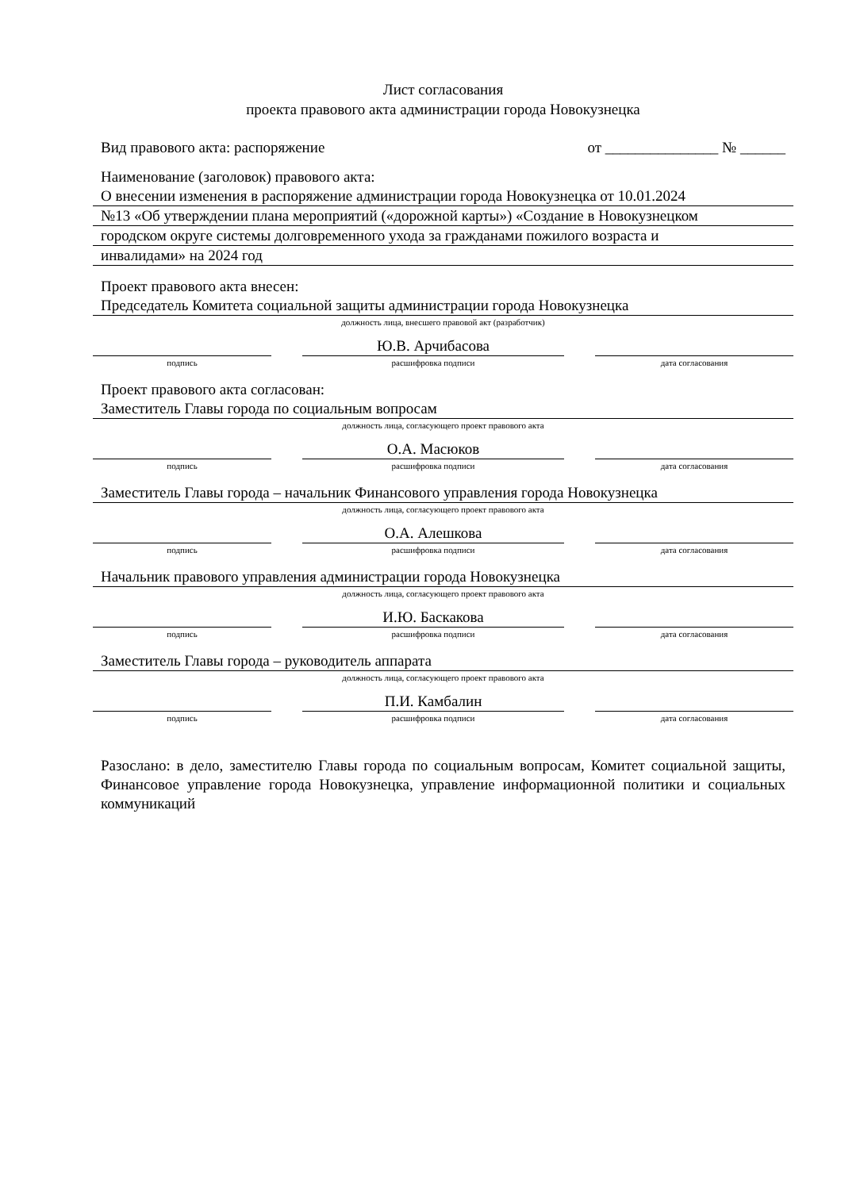Лист согласования
проекта правового акта администрации города Новокузнецка
Вид правового акта: распоряжение от _______________ № ______
Наименование (заголовок) правового акта:
О внесении изменения в распоряжение администрации города Новокузнецка от 10.01.2024
№13 «Об утверждении плана мероприятий («дорожной карты») «Создание в Новокузнецком
городском округе системы долговременного ухода за гражданами пожилого возраста и
инвалидами» на 2024 год
Проект правового акта внесен:
Председатель Комитета социальной защиты администрации города Новокузнецка
должность лица, внесшего правовой акт (разработчик)
Ю.В. Арчибасова
подпись расшифровка подписи дата согласования
Проект правового акта согласован:
Заместитель Главы города по социальным вопросам
должность лица, согласующего проект правового акта
О.А. Масюков
подпись расшифровка подписи дата согласования
Заместитель Главы города – начальник Финансового управления города Новокузнецка
должность лица, согласующего проект правового акта
О.А. Алешкова
подпись расшифровка подписи дата согласования
Начальник правового управления администрации города Новокузнецка
должность лица, согласующего проект правового акта
И.Ю. Баскакова
подпись расшифровка подписи дата согласования
Заместитель Главы города – руководитель аппарата
должность лица, согласующего проект правового акта
П.И. Камбалин
подпись расшифровка подписи дата согласования
Разослано: в дело, заместителю Главы города по социальным вопросам, Комитет социальной защиты, Финансовое управление города Новокузнецка, управление информационной политики и социальных коммуникаций